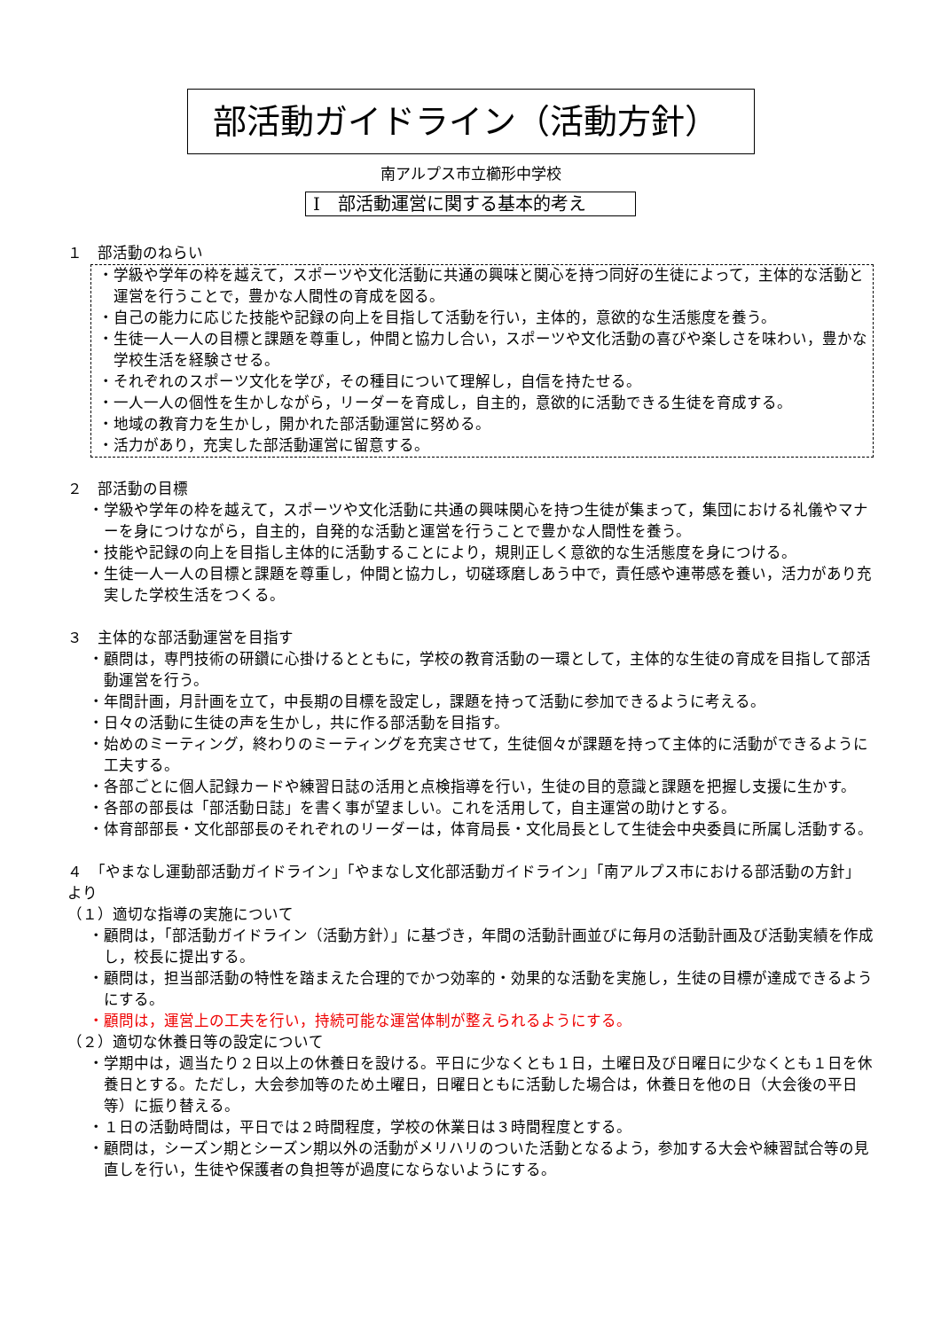部活動ガイドライン（活動方針）
南アルプス市立櫛形中学校
Ⅰ　部活動運営に関する基本的考え
１　部活動のねらい
・学級や学年の枠を越えて，スポーツや文化活動に共通の興味と関心を持つ同好の生徒によって，主体的な活動と運営を行うことで，豊かな人間性の育成を図る。
・自己の能力に応じた技能や記録の向上を目指して活動を行い，主体的，意欲的な生活態度を養う。
・生徒一人一人の目標と課題を尊重し，仲間と協力し合い，スポーツや文化活動の喜びや楽しさを味わい，豊かな学校生活を経験させる。
・それぞれのスポーツ文化を学び，その種目について理解し，自信を持たせる。
・一人一人の個性を生かしながら，リーダーを育成し，自主的，意欲的に活動できる生徒を育成する。
・地域の教育力を生かし，開かれた部活動運営に努める。
・活力があり，充実した部活動運営に留意する。
２　部活動の目標
・学級や学年の枠を越えて，スポーツや文化活動に共通の興味関心を持つ生徒が集まって，集団における礼儀やマナーを身につけながら，自主的，自発的な活動と運営を行うことで豊かな人間性を養う。
・技能や記録の向上を目指し主体的に活動することにより，規則正しく意欲的な生活態度を身につける。
・生徒一人一人の目標と課題を尊重し，仲間と協力し，切磋琢磨しあう中で，責任感や連帯感を養い，活力があり充実した学校生活をつくる。
３　主体的な部活動運営を目指す
・顧問は，専門技術の研鑽に心掛けるとともに，学校の教育活動の一環として，主体的な生徒の育成を目指して部活動運営を行う。
・年間計画，月計画を立て，中長期の目標を設定し，課題を持って活動に参加できるように考える。
・日々の活動に生徒の声を生かし，共に作る部活動を目指す。
・始めのミーティング，終わりのミーティングを充実させて，生徒個々が課題を持って主体的に活動ができるように工夫する。
・各部ごとに個人記録カードや練習日誌の活用と点検指導を行い，生徒の目的意識と課題を把握し支援に生かす。
・各部の部長は「部活動日誌」を書く事が望ましい。これを活用して，自主運営の助けとする。
・体育部部長・文化部部長のそれぞれのリーダーは，体育局長・文化局長として生徒会中央委員に所属し活動する。
４　「やまなし運動部活動ガイドライン」「やまなし文化部活動ガイドライン」「南アルプス市における部活動の方針」より
（１）適切な指導の実施について
・顧問は，「部活動ガイドライン（活動方針）」に基づき，年間の活動計画並びに毎月の活動計画及び活動実績を作成し，校長に提出する。
・顧問は，担当部活動の特性を踏まえた合理的でかつ効率的・効果的な活動を実施し，生徒の目標が達成できるようにする。
・顧問は，運営上の工夫を行い，持続可能な運営体制が整えられるようにする。
（２）適切な休養日等の設定について
・学期中は，週当たり２日以上の休養日を設ける。平日に少なくとも１日，土曜日及び日曜日に少なくとも１日を休養日とする。ただし，大会参加等のため土曜日，日曜日ともに活動した場合は，休養日を他の日（大会後の平日等）に振り替える。
・１日の活動時間は，平日では２時間程度，学校の休業日は３時間程度とする。
・顧問は，シーズン期とシーズン期以外の活動がメリハリのついた活動となるよう，参加する大会や練習試合等の見直しを行い，生徒や保護者の負担等が過度にならないようにする。